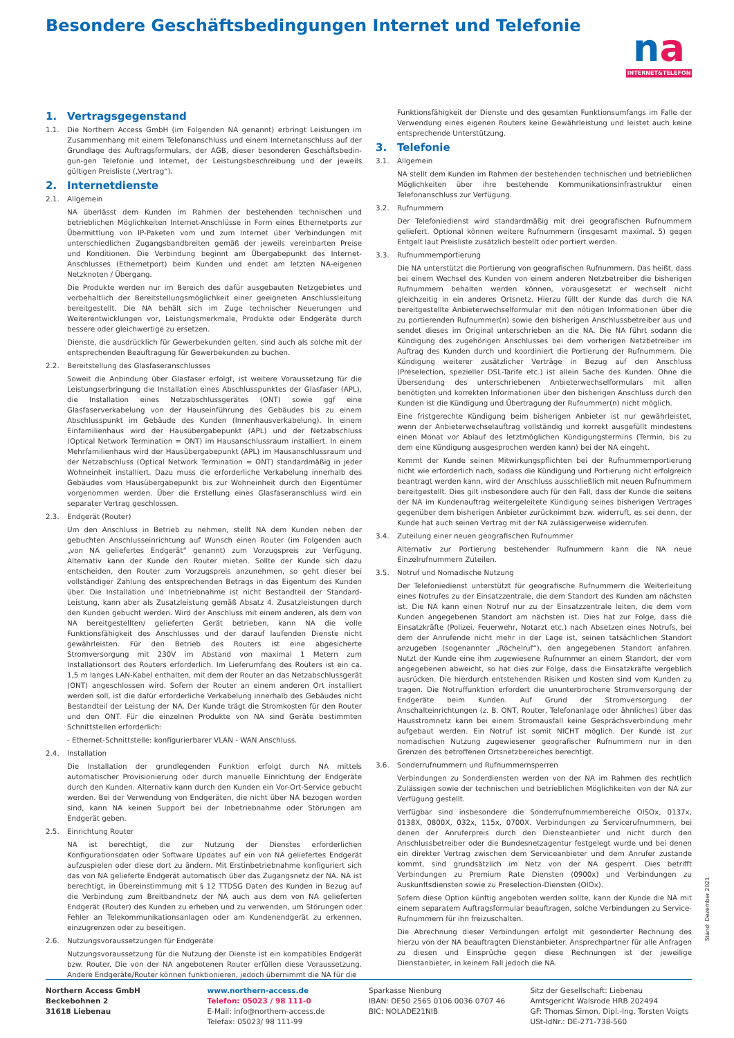Besondere Geschäftsbedingungen Internet und Telefonie
na
INTERNET&TELEFON
1. Vertragsgegenstand
1.1. Die Northern Access GmbH (im Folgenden NA genannt) erbringt Leistungen im Zusammenhang mit einem Telefonanschluss und einem Internetanschluss auf der Grundlage des Auftragsformulars, der AGB, dieser besonderen Geschäftsbedin-gun-gen Telefonie und Internet, der Leistungsbeschreibung und der jeweils gültigen Preisliste („Vertrag“).
2. Internetdienste
2.1. Allgemein
NA überlässt dem Kunden im Rahmen der bestehenden technischen und betrieblichen Möglichkeiten Internet-Anschlüsse in Form eines Ethernetports zur Übermittlung von IP-Paketen vom und zum Internet über Verbindungen mit unterschiedlichen Zugangsbandbreiten gemäß der jeweils vereinbarten Preise und Konditionen. Die Verbindung beginnt am Übergabepunkt des Internet-Anschlusses (Ethernetport) beim Kunden und endet am letzten NA-eigenen Netzknoten / Übergang.
Die Produkte werden nur im Bereich des dafür ausgebauten Netzgebietes und vorbehaltlich der Bereitstellungsmöglichkeit einer geeigneten Anschlussleitung bereitgestellt. Die NA behält sich im Zuge technischer Neuerungen und Weiterentwicklungen vor, Leistungsmerkmale, Produkte oder Endgeräte durch bessere oder gleichwertige zu ersetzen.
Dienste, die ausdrücklich für Gewerbekunden gelten, sind auch als solche mit der entsprechenden Beauftragung für Gewerbekunden zu buchen.
2.2. Bereitstellung des Glasfaseranschlusses
Soweit die Anbindung über Glasfaser erfolgt, ist weitere Voraussetzung für die Leistungserbringung die Installation eines Abschlusspunktes der Glasfaser (APL), die Installation eines Netzabschlussgerätes (ONT) sowie ggf eine Glasfaserverkabelung von der Hauseinführung des Gebäudes bis zu einem Abschlusspunkt im Gebäude des Kunden (Innenhausverkabelung). In einem Einfamilienhaus wird der Hausübergabepunkt (APL) und der Netzabschluss (Optical Network Termination = ONT) im Hausanschlussraum installiert. In einem Mehrfamilienhaus wird der Hausübergabepunkt (APL) im Hausanschlussraum und der Netzabschluss (Optical Network Termination = ONT) standardmäßig in jeder Wohneinheit installiert. Dazu muss die erforderliche Verkabelung innerhalb des Gebäudes vom Hausübergabepunkt bis zur Wohneinheit durch den Eigentümer vorgenommen werden. Über die Erstellung eines Glasfaseranschluss wird ein separater Vertrag geschlossen.
2.3. Endgerät (Router)
Um den Anschluss in Betrieb zu nehmen, stellt NA dem Kunden neben der gebuchten Anschlusseinrichtung auf Wunsch einen Router (im Folgenden auch „von NA geliefertes Endgerät“ genannt) zum Vorzugspreis zur Verfügung. Alternativ kann der Kunde den Router mieten. Sollte der Kunde sich dazu entscheiden, den Router zum Vorzugspreis anzunehmen, so geht dieser bei vollständiger Zahlung des entsprechenden Betrags in das Eigentum des Kunden über. Die Installation und Inbetriebnahme ist nicht Bestandteil der Standard-Leistung, kann aber als Zusatzleistung gemäß Absatz 4. Zusatzleistungen durch den Kunden gebucht werden. Wird der Anschluss mit einem anderen, als dem von NA bereitgestellten/ gelieferten Gerät betrieben, kann NA die volle Funktionsfähigkeit des Anschlusses und der darauf laufenden Dienste nicht gewährleisten. Für den Betrieb des Routers ist eine abgesicherte Stromversorgung mit 230V im Abstand von maximal 1 Metern zum Installationsort des Routers erforderlich. Im Lieferumfang des Routers ist ein ca. 1,5 m langes LAN-Kabel enthalten, mit dem der Router an das Netzabschlussgerät (ONT) angeschlossen wird. Sofern der Router an einem anderen Ort installiert werden soll, ist die dafür erforderliche Verkabelung innerhalb des Gebäudes nicht Bestandteil der Leistung der NA. Der Kunde trägt die Stromkosten für den Router und den ONT. Für die einzelnen Produkte von NA sind Geräte bestimmten Schnittstellen erforderlich:
- Ethernet-Schnittstelle: konfigurierbarer VLAN - WAN Anschluss.
2.4. Installation
Die Installation der grundlegenden Funktion erfolgt durch NA mittels automatischer Provisionierung oder durch manuelle Einrichtung der Endgeräte durch den Kunden. Alternativ kann durch den Kunden ein Vor-Ort-Service gebucht werden. Bei der Verwendung von Endgeräten, die nicht über NA bezogen worden sind, kann NA keinen Support bei der Inbetriebnahme oder Störungen am Endgerät geben.
2.5. Einrichtung Router
NA ist berechtigt, die zur Nutzung der Dienstes erforderlichen Konfigurationsdaten oder Software Updates auf ein von NA geliefertes Endgerät aufzuspielen oder diese dort zu ändern. Mit Erstinbetriebnahme konfiguriert sich das von NA gelieferte Endgerät automatisch über das Zugangsnetz der NA. NA ist berechtigt, in Übereinstimmung mit § 12 TTDSG Daten des Kunden in Bezug auf die Verbindung zum Breitbandnetz der NA auch aus dem von NA gelieferten Endgerät (Router) des Kunden zu erheben und zu verwenden, um Störungen oder Fehler an Telekommunikationsanlagen oder am Kundenendgerät zu erkennen, einzugrenzen oder zu beseitigen.
2.6. Nutzungsvoraussetzungen für Endgeräte
Nutzungsvoraussetzung für die Nutzung der Dienste ist ein kompatibles Endgerät bzw. Router. Die von der NA angebotenen Router erfüllen diese Voraussetzung. Andere Endgeräte/Router können funktionieren, jedoch übernimmt die NA für die
Funktionsfähigkeit der Dienste und des gesamten Funktionsumfangs im Falle der Verwendung eines eigenen Routers keine Gewährleistung und leistet auch keine entsprechende Unterstützung.
3. Telefonie
3.1. Allgemein
NA stellt dem Kunden im Rahmen der bestehenden technischen und betrieblichen Möglichkeiten über ihre bestehende Kommunikationsinfrastruktur einen Telefonanschluss zur Verfügung.
3.2. Rufnummern
Der Telefoniedienst wird standardmäßig mit drei geografischen Rufnummern geliefert. Optional können weitere Rufnummern (insgesamt maximal. 5) gegen Entgelt laut Preisliste zusätzlich bestellt oder portiert werden.
3.3. Rufnummernportierung
Die NA unterstützt die Portierung von geografischen Rufnummern. Das heißt, dass bei einem Wechsel des Kunden von einem anderen Netzbetreiber die bisherigen Rufnummern behalten werden können, vorausgesetzt er wechselt nicht gleichzeitig in ein anderes Ortsnetz. Hierzu füllt der Kunde das durch die NA bereitgestellte Anbieterwechselformular mit den nötigen Informationen über die zu portierenden Rufnummer(n) sowie den bisherigen Anschlussbetreiber aus und sendet dieses im Original unterschrieben an die NA. Die NA führt sodann die Kündigung des zugehörigen Anschlusses bei dem vorherigen Netzbetreiber im Auftrag des Kunden durch und koordiniert die Portierung der Rufnummern. Die Kündigung weiterer zusätzlicher Verträge in Bezug auf den Anschluss (Preselection, spezieller DSL-Tarife etc.) ist allein Sache des Kunden. Ohne die Übersendung des unterschriebenen Anbieterwechselformulars mit allen benötigten und korrekten Informationen über den bisherigen Anschluss durch den Kunden ist die Kündigung und Übertragung der Rufnummer(n) nicht möglich.
Eine fristgerechte Kündigung beim bisherigen Anbieter ist nur gewährleistet, wenn der Anbieterwechselauftrag vollständig und korrekt ausgefüllt mindestens einen Monat vor Ablauf des letztmöglichen Kündigungstermins (Termin, bis zu dem eine Kündigung ausgesprochen werden kann) bei der NA eingeht.
Kommt der Kunde seinen Mitwirkungspflichten bei der Rufnummernportierung nicht wie erforderlich nach, sodass die Kündigung und Portierung nicht erfolgreich beantragt werden kann, wird der Anschluss ausschließlich mit neuen Rufnummern bereitgestellt. Dies gilt insbesondere auch für den Fall, dass der Kunde die seitens der NA im Kundenauftrag weitergeleitete Kündigung seines bisherigen Vertrages gegenüber dem bisherigen Anbieter zurücknimmt bzw. widerruft, es sei denn, der Kunde hat auch seinen Vertrag mit der NA zulässigerweise widerrufen.
3.4. Zuteilung einer neuen geografischen Rufnummer
Alternativ zur Portierung bestehender Rufnummern kann die NA neue Einzelrufnummern Zuteilen.
3.5. Notruf und Nomadische Nutzung
Der Telefoniedienst unterstützt für geografische Rufnummern die Weiterleitung eines Notrufes zu der Einsatzzentrale, die dem Standort des Kunden am nächsten ist. Die NA kann einen Notruf nur zu der Einsatzzentrale leiten, die dem vom Kunden angegebenen Standort am nächsten ist. Dies hat zur Folge, dass die Einsatzkräfte (Polizei, Feuerwehr, Notarzt etc.) nach Absetzen eines Notrufs, bei dem der Anrufende nicht mehr in der Lage ist, seinen tatsächlichen Standort anzugeben (sogenannter „Röchelruf“), den angegebenen Standort anfahren. Nutzt der Kunde eine ihm zugewiesene Rufnummer an einem Standort, der vom angegebenen abweicht, so hat dies zur Folge, dass die Einsatzkräfte vergeblich ausrücken. Die hierdurch entstehenden Risiken und Kosten sind vom Kunden zu tragen. Die Notruffunktion erfordert die ununterbrochene Stromversorgung der Endgeräte beim Kunden. Auf Grund der Stromversorgung der Anschalteinrichtungen (z. B. ONT, Router, Telefonanlage oder ähnliches) über das Hausstromnetz kann bei einem Stromausfall keine Gesprächsverbindung mehr aufgebaut werden. Ein Notruf ist somit NICHT möglich. Der Kunde ist zur nomadischen Nutzung zugewiesener geografischer Rufnummern nur in den Grenzen des betroffenen Ortsnetzbereiches berechtigt.
3.6. Sonderrufnummern und Rufnummernsperren
Verbindungen zu Sonderdiensten werden von der NA im Rahmen des rechtlich Zulässigen sowie der technischen und betrieblichen Möglichkeiten von der NA zur Verfügung gestellt.
Verfügbar sind insbesondere die Sonderrufnummernbereiche OlSOx, 0137x, 0138X, 0800X, 032x, 115x, 0700X. Verbindungen zu Servicerufnummern, bei denen der Anruferpreis durch den Diensteanbieter und nicht durch den Anschlussbetreiber oder die Bundesnetzagentur festgelegt wurde und bei denen ein direkter Vertrag zwischen dem Serviceanbieter und dem Anrufer zustande kommt, sind grundsätzlich im Netz von der NA gesperrt. Dies betrifft Verbindungen zu Premium Rate Diensten (0900x) und Verbindungen zu Auskunftsdiensten sowie zu Preselection-Diensten (OlOx).
Sofern diese Option künftig angeboten werden sollte, kann der Kunde die NA mit einem separatem Auftragsformular beauftragen, solche Verbindungen zu Service-Rufnummern für ihn freizuschalten.
Die Abrechnung dieser Verbindungen erfolgt mit gesonderter Rechnung des hierzu von der NA beauftragten Dienstanbieter. Ansprechpartner für alle Anfragen zu diesen und Einsprüche gegen diese Rechnungen ist der jeweilige Dienstanbieter, in keinem Fall jedoch die NA.
Stand: Dezember 2021
Northern Access GmbH
Beckebohnen 2
31618 Liebenau
www.northern-access.de
Telefon: 05023 / 98 111-0
E-Mail: info@northern-access.de
Telefax: 05023/ 98 111-99
Sparkasse Nienburg
IBAN: DE50 2565 0106 0036 0707 46
BIC: NOLADE21NIB
Sitz der Gesellschaft: Liebenau
Amtsgericht Walsrode HRB 202494
GF: Thomas Simon, Dipl.-Ing. Torsten Voigts
USt-IdNr.: DE-271-738-560